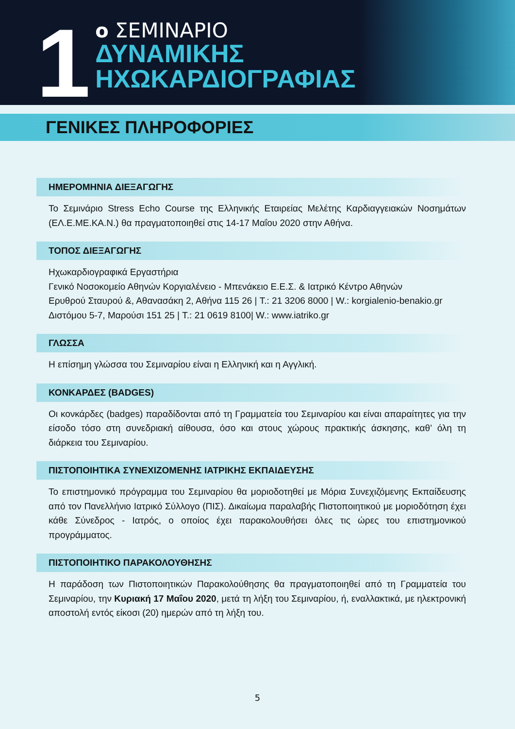1
ο ΣΕΜΙΝΑΡΙΟ
ΔΥΝΑΜΙΚΗΣ
ΗΧΩΚΑΡΔΙΟΓΡΑΦΙΑΣ
ΓΕΝΙΚΕΣ ΠΛΗΡΟΦΟΡΙΕΣ
ΗΜΕΡΟΜΗΝΙΑ ΔΙΕΞΑΓΩΓΗΣ
Το Σεμινάριο Stress Echo Course της Ελληνικής Εταιρείας Μελέτης Καρδιαγγειακών Νοσημάτων (ΕΛ.Ε.ΜΕ.ΚΑ.Ν.) θα πραγματοποιηθεί στις 14-17 Μαΐου 2020 στην Αθήνα.
ΤΟΠΟΣ ΔΙΕΞΑΓΩΓΗΣ
Ηχωκαρδιογραφικά Εργαστήρια
Γενικό Νοσοκομείο Αθηνών Κοργιαλένειο - Μπενάκειο Ε.Ε.Σ. & Ιατρικό Κέντρο Αθηνών
Ερυθρού Σταυρού &, Αθανασάκη 2, Αθήνα 115 26 | T.: 21 3206 8000 | W.: korgialenio-benakio.gr
Διστόμου 5-7, Μαρούσι 151 25 | T.: 21 0619 8100| W.: www.iatriko.gr
ΓΛΩΣΣΑ
Η επίσημη γλώσσα του Σεμιναρίου είναι η Ελληνική και η Αγγλική.
ΚΟΝΚΑΡΔΕΣ (BADGES)
Οι κονκάρδες (badges) παραδίδονται από τη Γραμματεία του Σεμιναρίου και είναι απαραίτητες για την είσοδο τόσο στη συνεδριακή αίθουσα, όσο και στους χώρους πρακτικής άσκησης, καθ’ όλη τη διάρκεια του Σεμιναρίου.
ΠΙΣΤΟΠΟΙΗΤΙΚΑ ΣΥΝΕΧΙΖΟΜΕΝΗΣ ΙΑΤΡΙΚΗΣ ΕΚΠΑΙΔΕΥΣΗΣ
Το επιστημονικό πρόγραμμα του Σεμιναρίου θα μοριοδοτηθεί με Μόρια Συνεχιζόμενης Εκπαίδευσης από τον Πανελλήνιο Ιατρικό Σύλλογο (ΠΙΣ). Δικαίωμα παραλαβής Πιστοποιητικού με μοριοδότηση έχει κάθε Σύνεδρος - Ιατρός, ο οποίος έχει παρακολουθήσει όλες τις ώρες του επιστημονικού προγράμματος.
ΠΙΣΤΟΠΟΙΗΤΙΚΟ ΠΑΡΑΚΟΛΟΥΘΗΣΗΣ
Η παράδοση των Πιστοποιητικών Παρακολούθησης θα πραγματοποιηθεί από τη Γραμματεία του Σεμιναρίου, την Κυριακή 17 Μαΐου 2020, μετά τη λήξη του Σεμιναρίου, ή, εναλλακτικά, με ηλεκτρονική αποστολή εντός είκοσι (20) ημερών από τη λήξη του.
5